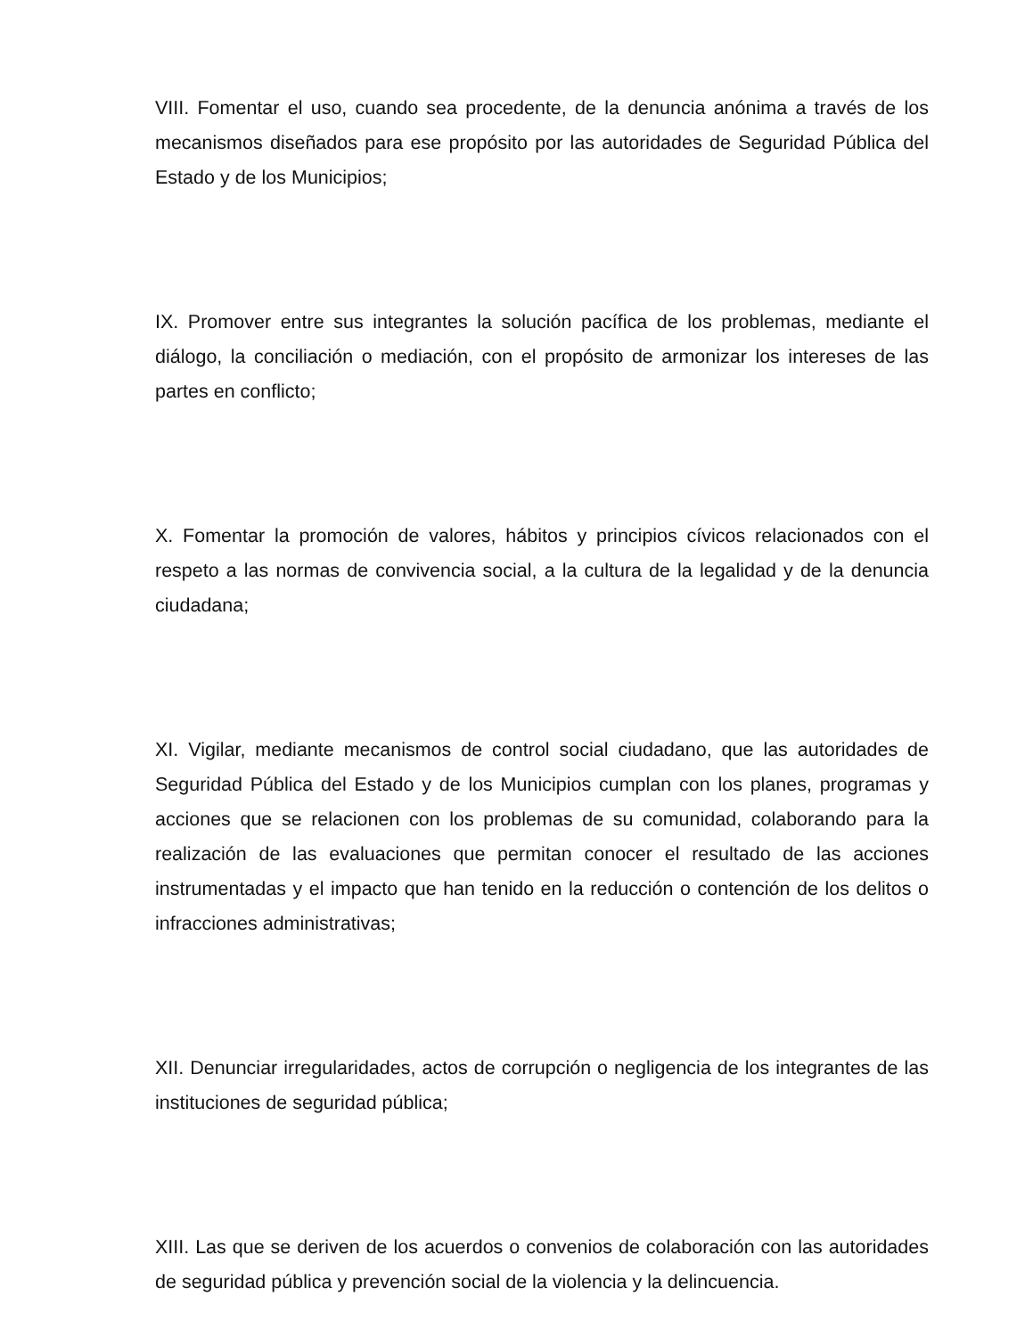VIII. Fomentar el uso, cuando sea procedente, de la denuncia anónima a través de los mecanismos diseñados para ese propósito por las autoridades de Seguridad Pública del Estado y de los Municipios;
IX. Promover entre sus integrantes la solución pacífica de los problemas, mediante el diálogo, la conciliación o mediación, con el propósito de armonizar los intereses de las partes en conflicto;
X. Fomentar la promoción de valores, hábitos y principios cívicos relacionados con el respeto a las normas de convivencia social, a la cultura de la legalidad y de la denuncia ciudadana;
XI. Vigilar, mediante mecanismos de control social ciudadano, que las autoridades de Seguridad Pública del Estado y de los Municipios cumplan con los planes, programas y acciones que se relacionen con los problemas de su comunidad, colaborando para la realización de las evaluaciones que permitan conocer el resultado de las acciones instrumentadas y el impacto que han tenido en la reducción o contención de los delitos o infracciones administrativas;
XII. Denunciar irregularidades, actos de corrupción o negligencia de los integrantes de las instituciones de seguridad pública;
XIII. Las que se deriven de los acuerdos o convenios de colaboración con las autoridades de seguridad pública y prevención social de la violencia y la delincuencia.